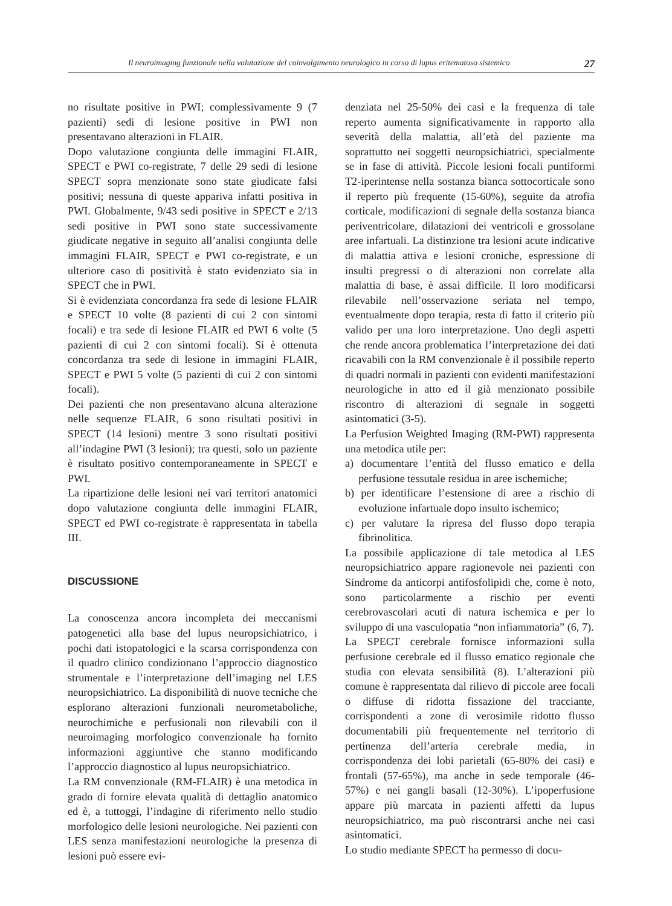Il neuroimaging funzionale nella valutazione del coinvolgimento neurologico in corso di lupus eritematoso sistemico 27
no risultate positive in PWI; complessivamente 9 (7 pazienti) sedi di lesione positive in PWI non presentavano alterazioni in FLAIR.
Dopo valutazione congiunta delle immagini FLAIR, SPECT e PWI co-registrate, 7 delle 29 sedi di lesione SPECT sopra menzionate sono state giudicate falsi positivi; nessuna di queste appariva infatti positiva in PWI. Globalmente, 9/43 sedi positive in SPECT e 2/13 sedi positive in PWI sono state successivamente giudicate negative in seguito all’analisi congiunta delle immagini FLAIR, SPECT e PWI co-registrate, e un ulteriore caso di positività è stato evidenziato sia in SPECT che in PWI.
Si è evidenziata concordanza fra sede di lesione FLAIR e SPECT 10 volte (8 pazienti di cui 2 con sintomi focali) e tra sede di lesione FLAIR ed PWI 6 volte (5 pazienti di cui 2 con sintomi focali). Si è ottenuta concordanza tra sede di lesione in immagini FLAIR, SPECT e PWI 5 volte (5 pazienti di cui 2 con sintomi focali).
Dei pazienti che non presentavano alcuna alterazione nelle sequenze FLAIR, 6 sono risultati positivi in SPECT (14 lesioni) mentre 3 sono risultati positivi all’indagine PWI (3 lesioni); tra questi, solo un paziente è risultato positivo contemporaneamente in SPECT e PWI.
La ripartizione delle lesioni nei vari territori anatomici dopo valutazione congiunta delle immagini FLAIR, SPECT ed PWI co-registrate è rappresentata in tabella III.
DISCUSSIONE
La conoscenza ancora incompleta dei meccanismi patogenetici alla base del lupus neuropsichiatrico, i pochi dati istopatologici e la scarsa corrispondenza con il quadro clinico condizionano l’approccio diagnostico strumentale e l’interpretazione dell’imaging nel LES neuropsichiatrico. La disponibilità di nuove tecniche che esplorano alterazioni funzionali neurometaboliche, neurochimiche e perfusionali non rilevabili con il neuroimaging morfologico convenzionale ha fornito informazioni aggiuntive che stanno modificando l’approccio diagnostico al lupus neuropsichiatrico.
La RM convenzionale (RM-FLAIR) è una metodica in grado di fornire elevata qualità di dettaglio anatomico ed è, a tuttoggi, l’indagine di riferimento nello studio morfologico delle lesioni neurologiche. Nei pazienti con LES senza manifestazioni neurologiche la presenza di lesioni può essere evi-
denziata nel 25-50% dei casi e la frequenza di tale reperto aumenta significativamente in rapporto alla severità della malattia, all’età del paziente ma soprattutto nei soggetti neuropsichiatrici, specialmente se in fase di attività. Piccole lesioni focali puntiformi T2-iperintense nella sostanza bianca sottocorticale sono il reperto più frequente (15-60%), seguite da atrofia corticale, modificazioni di segnale della sostanza bianca periventricolare, dilatazioni dei ventricoli e grossolane aree infartuali. La distinzione tra lesioni acute indicative di malattia attiva e lesioni croniche, espressione di insulti pregressi o di alterazioni non correlate alla malattia di base, è assai difficile. Il loro modificarsi rilevabile nell’osservazione seriata nel tempo, eventualmente dopo terapia, resta di fatto il criterio più valido per una loro interpretazione. Uno degli aspetti che rende ancora problematica l’interpretazione dei dati ricavabili con la RM convenzionale è il possibile reperto di quadri normali in pazienti con evidenti manifestazioni neurologiche in atto ed il già menzionato possibile riscontro di alterazioni di segnale in soggetti asintomatici (3-5).
La Perfusion Weighted Imaging (RM-PWI) rappresenta una metodica utile per:
a) documentare l’entità del flusso ematico e della perfusione tessutale residua in aree ischemiche;
b) per identificare l’estensione di aree a rischio di evoluzione infartuale dopo insulto ischemico;
c) per valutare la ripresa del flusso dopo terapia fibrinolitica.
La possibile applicazione di tale metodica al LES neuropsichiatrico appare ragionevole nei pazienti con Sindrome da anticorpi antifosfolipidi che, come è noto, sono particolarmente a rischio per eventi cerebrovascolari acuti di natura ischemica e per lo sviluppo di una vasculopatia “non infiammatoria” (6, 7).
La SPECT cerebrale fornisce informazioni sulla perfusione cerebrale ed il flusso ematico regionale che studia con elevata sensibilità (8). L’alterazioni più comune è rappresentata dal rilievo di piccole aree focali o diffuse di ridotta fissazione del tracciante, corrispondenti a zone di verosimile ridotto flusso documentabili più frequentemente nel territorio di pertinenza dell’arteria cerebrale media, in corrispondenza dei lobi parietali (65-80% dei casi) e frontali (57-65%), ma anche in sede temporale (46-57%) e nei gangli basali (12-30%). L’ipoperfusione appare più marcata in pazienti affetti da lupus neuropsichiatrico, ma può riscontrarsi anche nei casi asintomatici.
Lo studio mediante SPECT ha permesso di docu-